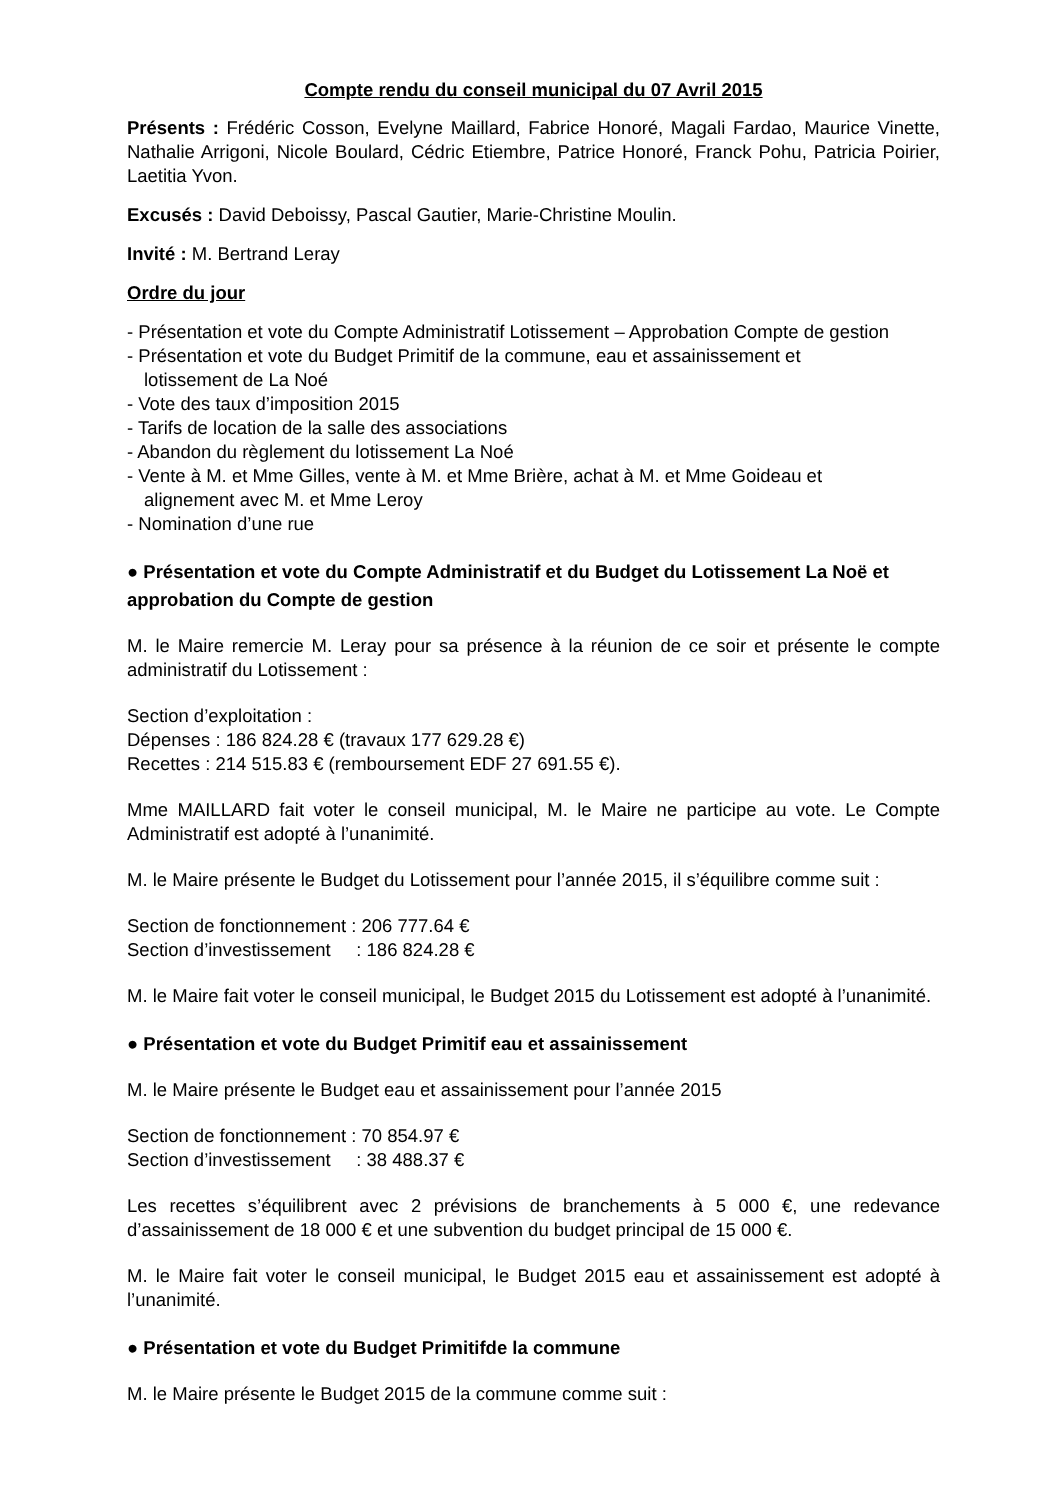Compte rendu du conseil municipal du 07 Avril 2015
Présents : Frédéric Cosson, Evelyne Maillard, Fabrice Honoré, Magali Fardao, Maurice Vinette, Nathalie Arrigoni, Nicole Boulard, Cédric Etiembre, Patrice Honoré, Franck Pohu, Patricia Poirier, Laetitia Yvon.
Excusés : David Deboissy, Pascal Gautier, Marie-Christine Moulin.
Invité : M. Bertrand Leray
Ordre du jour
- Présentation et vote du Compte Administratif Lotissement – Approbation Compte de gestion
- Présentation et vote du Budget Primitif de la commune, eau et assainissement et
lotissement de La Noé
- Vote des taux d’imposition 2015
- Tarifs de location de la salle des associations
- Abandon du règlement du lotissement La Noé
- Vente à M. et Mme Gilles, vente à M. et Mme Brière, achat à M. et Mme Goideau et
alignement avec M. et Mme Leroy
- Nomination d’une rue
● Présentation et vote du Compte Administratif et du Budget du Lotissement La Noë et approbation du Compte de gestion
M. le Maire remercie M. Leray pour sa présence à la réunion de ce soir et présente le compte administratif du Lotissement :
Section d’exploitation :
Dépenses : 186 824.28 € (travaux 177 629.28 €)
Recettes : 214 515.83 € (remboursement EDF 27 691.55 €).
Mme MAILLARD fait voter le conseil municipal, M. le Maire ne participe au vote. Le Compte Administratif est adopté à l’unanimité.
M. le Maire présente le Budget du Lotissement pour l’année 2015, il s’équilibre comme suit :
Section de fonctionnement : 206 777.64 €
Section d’investissement : 186 824.28 €
M. le Maire fait voter le conseil municipal, le Budget 2015 du Lotissement est adopté à l’unanimité.
● Présentation et vote du Budget Primitif eau et assainissement
M. le Maire présente le Budget eau et assainissement pour l’année 2015
Section de fonctionnement : 70 854.97 €
Section d’investissement : 38 488.37 €
Les recettes s’équilibrent avec 2 prévisions de branchements à 5 000 €, une redevance d’assainissement de 18 000 € et une subvention du budget principal de 15 000 €.
M. le Maire fait voter le conseil municipal, le Budget 2015 eau et assainissement est adopté à l’unanimité.
● Présentation et vote du Budget Primitifde la commune
M. le Maire présente le Budget 2015 de la commune comme suit :